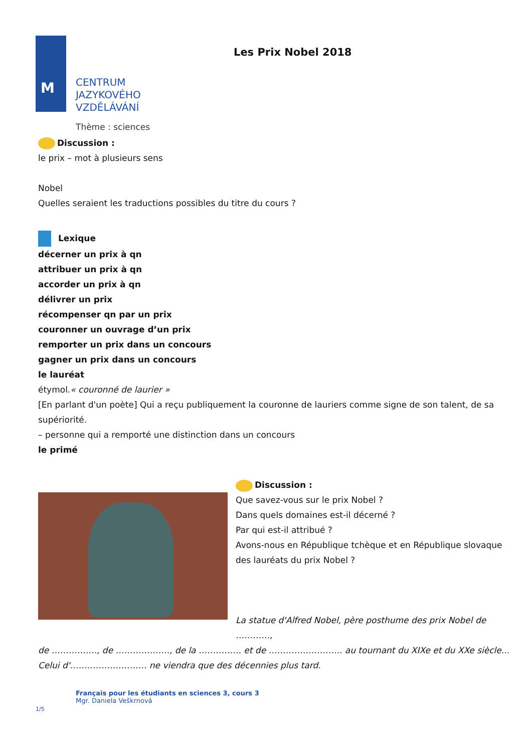M
Les Prix Nobel 2018
CENTRUM
JAZYKOVÉHO
VZDĚLÁVÁNÍ
Thème : sciences
Discussion :
le prix – mot à plusieurs sens
Nobel
Quelles seraient les traductions possibles du titre du cours ?
Lexique
décerner un prix à qn
attribuer un prix à qn
accorder un prix à qn
délivrer un prix
récompenser qn par un prix
couronner un ouvrage d’un prix
remporter un prix dans un concours
gagner un prix dans un concours
le lauréat
étymol.« couronné de laurier »
[En parlant d'un poète] Qui a reçu publiquement la couronne de lauriers comme signe de son talent, de sa supériorité.
– personne qui a remporté une distinction dans un concours
le primé
Discussion :
Que savez-vous sur le prix Nobel ?
Dans quels domaines est-il décerné ?
Par qui est-il attribué ?
Avons-nous en République tchèque et en République slovaque des lauréats du prix Nobel ?
La statue d'Alfred Nobel, père posthume des prix Nobel de …………,
de ……………., de ………………., de la …………… et de …………………….. au tournant du XIXe et du XXe siècle... Celui d'……………………… ne viendra que des décennies plus tard.
Français pour les étudiants en sciences 3, cours 3
Mgr. Daniela Veškrnová
1/5